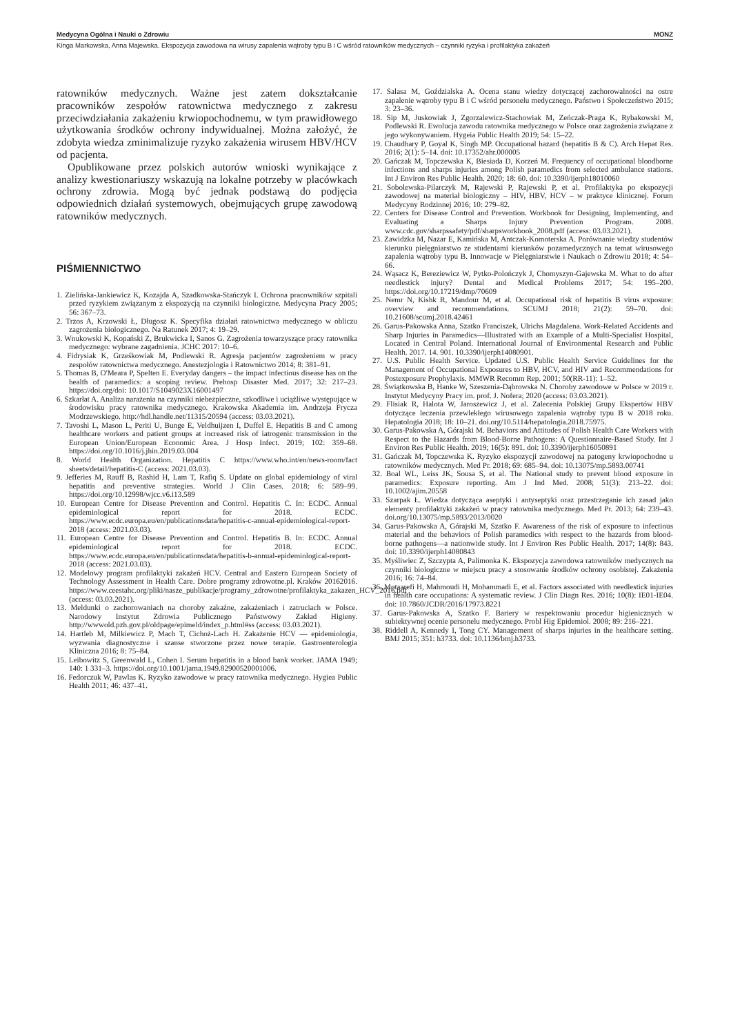Medycyna Ogólna i Nauki o Zdrowiu MONZ
Kinga Markowska, Anna Majewska. Ekspozycja zawodowa na wirusy zapalenia wątroby typu B i C wśród ratowników medycznych – czynniki ryzyka i profilaktyka zakażeń
ratowników medycznych. Ważne jest zatem dokształcanie pracowników zespołów ratownictwa medycznego z zakresu przeciwdziałania zakażeniu krwiopochodnemu, w tym prawidłowego użytkowania środków ochrony indywidualnej. Można założyć, że zdobyta wiedza zminimalizuje ryzyko zakażenia wirusem HBV/HCV od pacjenta.
Opublikowane przez polskich autorów wnioski wynikające z analizy kwestionariuszy wskazują na lokalne potrzeby w placówkach ochrony zdrowia. Mogą być jednak podstawą do podjęcia odpowiednich działań systemowych, obejmujących grupę zawodową ratowników medycznych.
PIŚMIENNICTWO
1. Zielińska-Jankiewicz K, Kozajda A, Szadkowska-Stańczyk I. Ochrona pracowników szpitali przed ryzykiem związanym z ekspozycją na czynniki biologiczne. Medycyna Pracy 2005; 56: 367–73.
2. Trzos A, Krzowski Ł, Długosz K. Specyfika działań ratownictwa medycznego w obliczu zagrożenia biologicznego. Na Ratunek 2017; 4: 19–29.
3. Wnukowski K, Kopański Z, Brukwicka I, Sanos G. Zagrożenia towarzyszące pracy ratownika medycznego: wybrane zagadnienia. JCHC 2017: 10–6.
4. Fidrysiak K, Grześkowiak M, Podlewski R. Agresja pacjentów zagrożeniem w pracy zespołów ratownictwa medycznego. Anestezjologia i Ratownictwo 2014; 8: 381–91.
5. Thomas B, O'Meara P, Spelten E. Everyday dangers – the impact infectious disease has on the health of paramedics: a scoping review. Prehosp Disaster Med. 2017; 32: 217–23. https://doi.org/doi: 10.1017/S1049023X16001497
6. Szkarłat A. Analiza narażenia na czynniki niebezpieczne, szkodliwe i uciążliwe występujące w środowisku pracy ratownika medycznego. Krakowska Akademia im. Andrzeja Frycza Modrzewskiego. http://hdl.handle.net/11315/20594 (access: 03.03.2021).
7. Tavoshi L, Mason L, Periti U, Bunge E, Veldhuijzen I, Duffel E. Hepatitis B and C among healthcare workers and patient groups at increased risk of iatrogenic transmission in the European Union/European Economic Area. J Hosp Infect. 2019; 102: 359–68. https://doi.org/10.1016/j.jhin.2019.03.004
8. World Health Organization. Hepatitis C https://www.who.int/en/news-room/fact sheets/detail/hepatitis-C (access: 2021.03.03).
9. Jefferies M, Rauff B, Rashid H, Lam T, Rafiq S. Update on global epidemiology of viral hepatitis and preventive strategies. World J Clin Cases. 2018; 6: 589–99. https://doi.org/10.12998/wjcc.v6.i13.589
10. European Centre for Disease Prevention and Control. Hepatitis C. In: ECDC. Annual epidemiological report for 2018. ECDC. https://www.ecdc.europa.eu/en/publicationsdata/hepatitis-c-annual-epidemiological-report-2018 (access: 2021.03.03).
11. European Centre for Disease Prevention and Control. Hepatitis B. In: ECDC. Annual epidemiological report for 2018. ECDC. https://www.ecdc.europa.eu/en/publicationsdata/hepatitis-b-annual-epidemiological-report-2018 (access: 2021.03.03).
12. Modelowy program profilaktyki zakażeń HCV. Central and Eastern European Society of Technology Assessment in Health Care. Dobre programy zdrowotne.pl. Kraków 20162016. https://www.ceestahc.org/pliki/nasze_publikacje/programy_zdrowotne/profilaktyka_zakazen_HCV_2016.pdf (access: 03.03.2021).
13. Meldunki o zachorowaniach na choroby zakaźne, zakażeniach i zatruciach w Polsce. Narodowy Instytut Zdrowia Publicznego Państwowy Zakład Higieny. http://wwwold.pzh.gov.pl/oldpage/epimeld/index_p.html#ss (access: 03.03.2021).
14. Hartleb M, Milkiewicz P, Mach T, Cichoż-Lach H. Zakażenie HCV — epidemiologia, wyzwania diagnostyczne i szanse stworzone przez nowe terapie. Gastroenterologia Kliniczna 2016; 8: 75–84.
15. Leibowitz S, Greenwald L, Cohen I. Serum hepatitis in a blood bank worker. JAMA 1949; 140: 1 331–3. https://doi.org/10.1001/jama.1949.82900520001006.
16. Fedorczuk W, Pawlas K. Ryzyko zawodowe w pracy ratownika medycznego. Hygiea Public Health 2011; 46: 437–41.
17. Salasa M, Goździalska A. Ocena stanu wiedzy dotyczącej zachorowalności na ostre zapalenie wątroby typu B i C wśród personelu medycznego. Państwo i Społeczeństwo 2015; 3: 23–36.
18. Sip M, Juskowiak J, Zgorzalewicz-Stachowiak M, Zeńczak-Praga K, Rybakowski M, Podlewski R. Ewolucja zawodu ratownika medycznego w Polsce oraz zagrożenia związane z jego wykonywaniem. Hygeia Public Health 2019; 54: 15–22.
19. Chaudhary P, Goyal K, Singh MP. Occupational hazard (hepatitis B & C). Arch Hepat Res. 2016; 2(1): 5–14. doi: 10.17352/ahr.000005
20. Gańczak M, Topczewska K, Biesiada D, Korzeń M. Frequency of occupational bloodborne infections and sharps injuries among Polish paramedics from selected ambulance stations. Int J Environ Res Public Health. 2020; 18: 60. doi: 10.3390/ijerph18010060
21. Sobolewska-Pilarczyk M, Rajewski P, Rajewski P, et al. Profilaktyka po ekspozycji zawodowej na materiał biologiczny – HIV, HBV, HCV – w praktyce klinicznej. Forum Medycyny Rodzinnej 2016; 10: 279–82.
22. Centers for Disease Control and Prevention. Workbook for Designing, Implementing, and Evaluating a Sharps Injury Prevention Program. 2008. www.cdc.gov/sharpssafety/pdf/sharpsworkbook_2008.pdf (access: 03.03.2021).
23. Zawidzka M, Nazar E, Kamińska M, Antczak-Komoterska A. Porównanie wiedzy studentów kierunku pielęgniarstwo ze studentami kierunków pozamedycznych na temat wirusowego zapalenia wątroby typu B. Innowacje w Pielęgniarstwie i Naukach o Zdrowiu 2018; 4: 54–66.
24. Wąsacz K, Bereziewicz W, Pytko-Polończyk J, Chomyszyn-Gajewska M. What to do after needlestick injury? Dental and Medical Problems 2017; 54: 195–200. https://doi.org/10.17219/dmp/70609
25. Nemr N, Kishk R, Mandour M, et al. Occupational risk of hepatitis B virus exposure: overview and recommendations. SCUMJ 2018; 21(2): 59–70. doi: 10.21608/scumj.2018.42461
26. Garus-Pakowska Anna, Szatko Franciszek, Ulrichs Magdalena. Work-Related Accidents and Sharp Injuries in Paramedics—Illustrated with an Example of a Multi-Specialist Hospital, Located in Central Poland. International Journal of Environmental Research and Public Health. 2017. 14. 901. 10.3390/ijerph14080901.
27. U.S. Public Health Service. Updated U.S. Public Health Service Guidelines for the Management of Occupational Exposures to HBV, HCV, and HIV and Recommendations for Postexposure Prophylaxis. MMWR Recomm Rep. 2001; 50(RR-11): 1–52.
28. Świątkowska B, Hanke W, Szeszenia-Dąbrowska N. Choroby zawodowe w Polsce w 2019 r. Instytut Medycyny Pracy im. prof. J. Nofera; 2020 (access: 03.03.2021).
29. Flisiak R, Halota W, Jaroszewicz J, et al. Zalecenia Polskiej Grupy Ekspertów HBV dotyczące leczenia przewlekłego wirusowego zapalenia wątroby typu B w 2018 roku. Hepatologia 2018; 18: 10–21. doi.org/10.5114/hepatologia.2018.75975.
30. Garus-Pakowska A, Górajski M. Behaviors and Attitudes of Polish Health Care Workers with Respect to the Hazards from Blood-Borne Pathogens: A Questionnaire-Based Study. Int J Environ Res Public Health. 2019; 16(5): 891. doi: 10.3390/ijerph16050891
31. Gańczak M, Topczewska K. Ryzyko ekspozycji zawodowej na patogeny krwiopochodne u ratowników medycznych. Med Pr. 2018; 69: 685–94. doi: 10.13075/mp.5893.00741
32. Boal WL, Leiss JK, Sousa S, et al. The National study to prevent blood exposure in paramedics: Exposure reporting. Am J Ind Med. 2008; 51(3): 213–22. doi: 10.1002/ajim.20558
33. Szarpak Ł. Wiedza dotycząca aseptyki i antyseptyki oraz przestrzeganie ich zasad jako elementy profilaktyki zakażeń w pracy ratownika medycznego. Med Pr. 2013; 64: 239–43. doi.org/10.13075/mp.5893/2013/0020
34. Garus-Pakowska A, Górajski M, Szatko F. Awareness of the risk of exposure to infectious material and the behaviors of Polish paramedics with respect to the hazards from blood-borne pathogens—a nationwide study. Int J Environ Res Public Health. 2017; 14(8): 843. doi: 10.3390/ijerph14080843
35. Myśliwiec Z, Szczypta A, Palimonka K. Ekspozycja zawodowa ratowników medycznych na czynniki biologiczne w miejscu pracy a stosowanie środków ochrony osobistej. Zakażenia 2016; 16: 74–84.
36. Motaarefi H, Mahmoudi H, Mohammadi E, et al. Factors associated with needlestick injuries in health care occupations: A systematic review. J Clin Diagn Res. 2016; 10(8): IE01-IE04. doi: 10.7860/JCDR/2016/17973.8221
37. Garus-Pakowska A, Szatko F. Bariery w respektowaniu procedur higienicznych w subiektywnej ocenie personelu medycznego. Probl Hig Epidemiol. 2008; 89: 216–221.
38. Riddell A, Kennedy I, Tong CY. Management of sharps injuries in the healthcare setting. BMJ 2015; 351: h3733. doi: 10.1136/bmj.h3733.